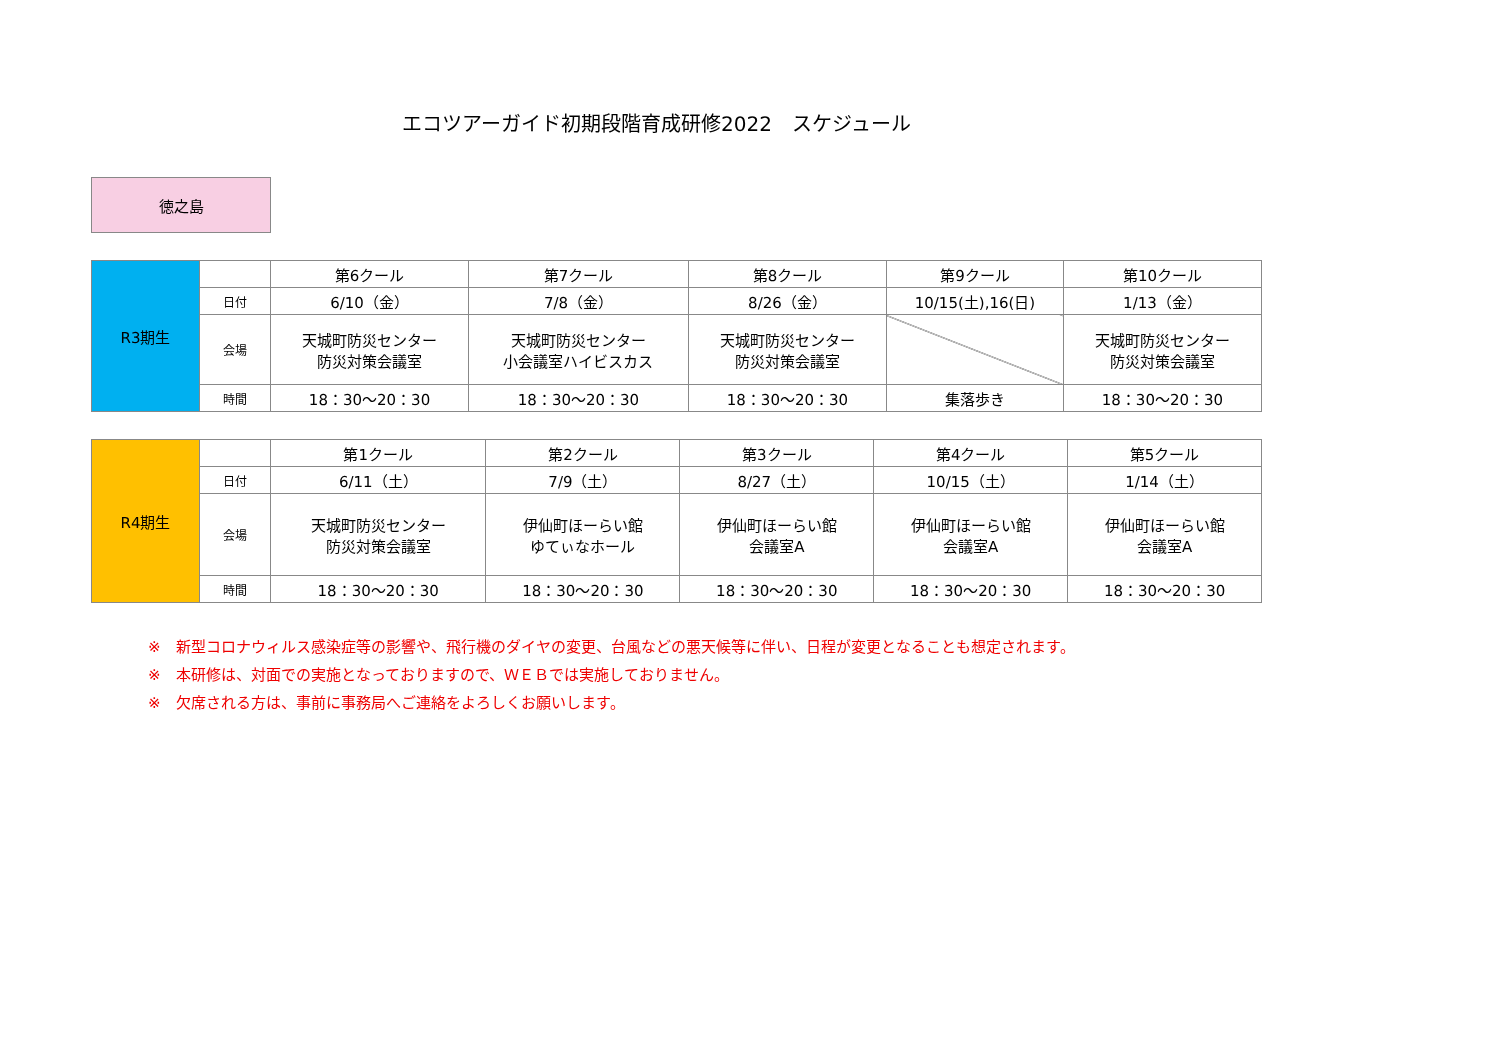エコツアーガイド初期段階育成研修2022　スケジュール
徳之島
| R3期生 | | 第6クール | 第7クール | 第8クール | 第9クール | 第10クール |
| | 日付 | 6/10（金） | 7/8（金） | 8/26（金） | 10/15(土),16(日) | 1/13（金） |
| | 会場 | 天城町防災センター 防災対策会議室 | 天城町防災センター 小会議室ハイビスカス | 天城町防災センター 防災対策会議室 | | 天城町防災センター 防災対策会議室 |
| | 時間 | 18：30～20：30 | 18：30～20：30 | 18：30～20：30 | 集落歩き | 18：30～20：30 |
| R4期生 | | 第1クール | 第2クール | 第3クール | 第4クール | 第5クール |
| | 日付 | 6/11（土） | 7/9（土） | 8/27（土） | 10/15（土） | 1/14（土） |
| | 会場 | 天城町防災センター 防災対策会議室 | 伊仙町ほーらい館 ゆてぃなホール | 伊仙町ほーらい館 会議室A | 伊仙町ほーらい館 会議室A | 伊仙町ほーらい館 会議室A |
| | 時間 | 18：30～20：30 | 18：30～20：30 | 18：30～20：30 | 18：30～20：30 | 18：30～20：30 |
※　新型コロナウィルス感染症等の影響や、飛行機のダイヤの変更、台風などの悪天候等に伴い、日程が変更となることも想定されます。
※　本研修は、対面での実施となっておりますので、ＷＥＢでは実施しておりません。
※　欠席される方は、事前に事務局へご連絡をよろしくお願いします。